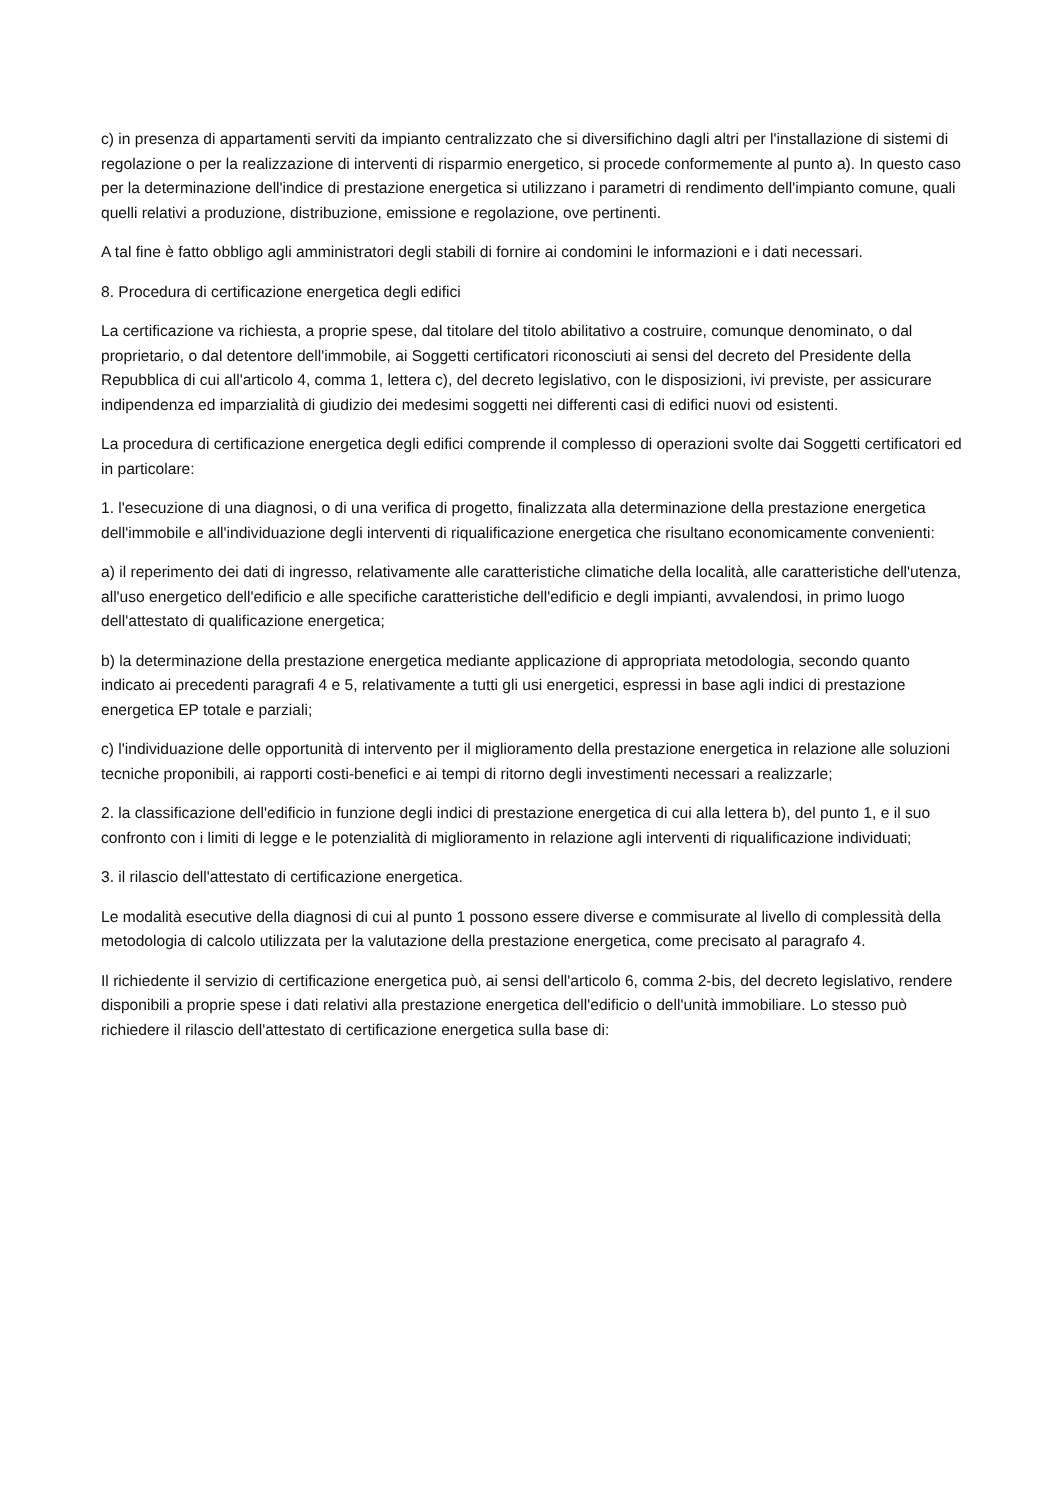c) in presenza di appartamenti serviti da impianto centralizzato che si diversifichino dagli altri per l'installazione di sistemi di regolazione o per la realizzazione di interventi di risparmio energetico, si procede conformemente al punto a). In questo caso per la determinazione dell'indice di prestazione energetica si utilizzano i parametri di rendimento dell'impianto comune, quali quelli relativi a produzione, distribuzione, emissione e regolazione, ove pertinenti.
A tal fine è fatto obbligo agli amministratori degli stabili di fornire ai condomini le informazioni e i dati necessari.
8. Procedura di certificazione energetica degli edifici
La certificazione va richiesta, a proprie spese, dal titolare del titolo abilitativo a costruire, comunque denominato, o dal proprietario, o dal detentore dell'immobile, ai Soggetti certificatori riconosciuti ai sensi del decreto del Presidente della Repubblica di cui all'articolo 4, comma 1, lettera c), del decreto legislativo, con le disposizioni, ivi previste, per assicurare indipendenza ed imparzialità di giudizio dei medesimi soggetti nei differenti casi di edifici nuovi od esistenti.
La procedura di certificazione energetica degli edifici comprende il complesso di operazioni svolte dai Soggetti certificatori ed in particolare:
1. l'esecuzione di una diagnosi, o di una verifica di progetto, finalizzata alla determinazione della prestazione energetica dell'immobile e all'individuazione degli interventi di riqualificazione energetica che risultano economicamente convenienti:
a) il reperimento dei dati di ingresso, relativamente alle caratteristiche climatiche della località, alle caratteristiche dell'utenza, all'uso energetico dell'edificio e alle specifiche caratteristiche dell'edificio e degli impianti, avvalendosi, in primo luogo dell'attestato di qualificazione energetica;
b) la determinazione della prestazione energetica mediante applicazione di appropriata metodologia, secondo quanto indicato ai precedenti paragrafi 4 e 5, relativamente a tutti gli usi energetici, espressi in base agli indici di prestazione energetica EP totale e parziali;
c) l'individuazione delle opportunità di intervento per il miglioramento della prestazione energetica in relazione alle soluzioni tecniche proponibili, ai rapporti costi-benefici e ai tempi di ritorno degli investimenti necessari a realizzarle;
2. la classificazione dell'edificio in funzione degli indici di prestazione energetica di cui alla lettera b), del punto 1, e il suo confronto con i limiti di legge e le potenzialità di miglioramento in relazione agli interventi di riqualificazione individuati;
3. il rilascio dell'attestato di certificazione energetica.
Le modalità esecutive della diagnosi di cui al punto 1 possono essere diverse e commisurate al livello di complessità della metodologia di calcolo utilizzata per la valutazione della prestazione energetica, come precisato al paragrafo 4.
Il richiedente il servizio di certificazione energetica può, ai sensi dell'articolo 6, comma 2-bis, del decreto legislativo, rendere disponibili a proprie spese i dati relativi alla prestazione energetica dell'edificio o dell'unità immobiliare. Lo stesso può richiedere il rilascio dell'attestato di certificazione energetica sulla base di: